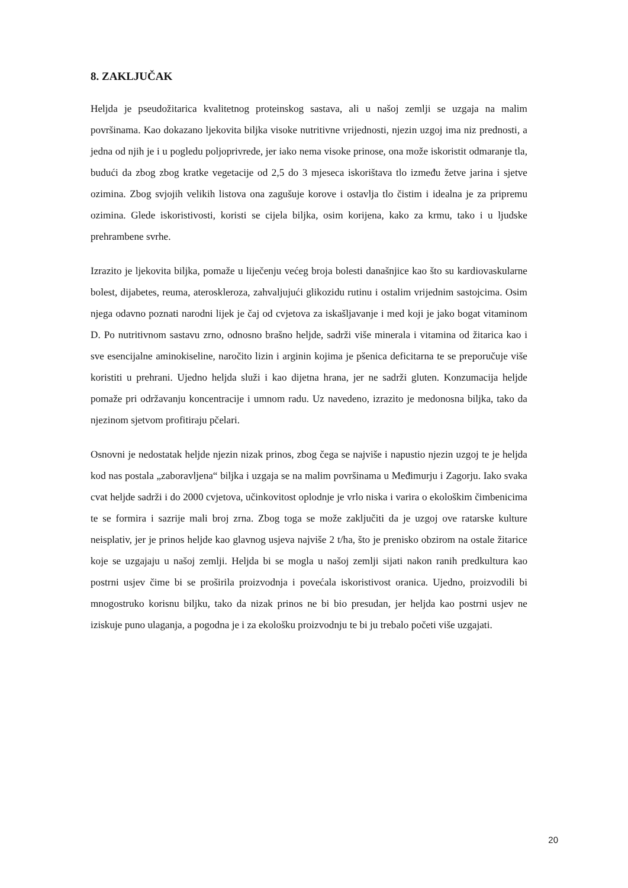8. ZAKLJUČAK
Heljda je pseudožitarica kvalitetnog proteinskog sastava, ali u našoj zemlji se uzgaja na malim površinama. Kao dokazano ljekovita biljka visoke nutritivne vrijednosti, njezin uzgoj ima niz prednosti, a jedna od njih je i u pogledu poljoprivrede, jer iako nema visoke prinose, ona može iskoristit odmaranje tla, budući da zbog zbog kratke vegetacije od 2,5 do 3 mjeseca iskorištava tlo između žetve jarina i sjetve ozimina. Zbog svjojih velikih listova ona zagušuje korove i ostavlja tlo čistim i idealna je za pripremu ozimina. Glede iskoristivosti, koristi se cijela biljka, osim korijena, kako za krmu, tako i u ljudske prehrambene svrhe.
Izrazito je ljekovita biljka, pomaže u liječenju većeg broja bolesti današnjice kao što su kardiovaskularne bolest, dijabetes, reuma, ateroskleroza, zahvaljujući glikozidu rutinu i ostalim vrijednim sastojcima. Osim njega odavno poznati narodni lijek je čaj od cvjetova za iskašljavanje i med koji je jako bogat vitaminom D. Po nutritivnom sastavu zrno, odnosno brašno heljde, sadrži više minerala i vitamina od žitarica kao i sve esencijalne aminokiseline, naročito lizin i arginin kojima je pšenica deficitarna te se preporučuje više koristiti u prehrani. Ujedno heljda služi i kao dijetna hrana, jer ne sadrži gluten. Konzumacija heljde pomaže pri održavanju koncentracije i umnom radu. Uz navedeno, izrazito je medonosna biljka, tako da njezinom sjetvom profitiraju pčelari.
Osnovni je nedostatak heljde njezin nizak prinos, zbog čega se najviše i napustio njezin uzgoj te je heljda kod nas postala „zaboravljena“ biljka i uzgaja se na malim površinama u Međimurju i Zagorju. Iako svaka cvat heljde sadrži i do 2000 cvjetova, učinkovitost oplodnje je vrlo niska i varira o ekološkim čimbenicima te se formira i sazrije mali broj zrna. Zbog toga se može zaključiti da je uzgoj ove ratarske kulture neisplativ, jer je prinos heljde kao glavnog usjeva najviše 2 t/ha, što je prenisko obzirom na ostale žitarice koje se uzgajaju u našoj zemlji. Heljda bi se mogla u našoj zemlji sijati nakon ranih predkultura kao postrni usjev čime bi se proširila proizvodnja i povećala iskoristivost oranica. Ujedno, proizvodili bi mnogostruko korisnu biljku, tako da nizak prinos ne bi bio presudan, jer heljda kao postrni usjev ne iziskuje puno ulaganja, a pogodna je i za ekološku proizvodnju te bi ju trebalo početi više uzgajati.
20